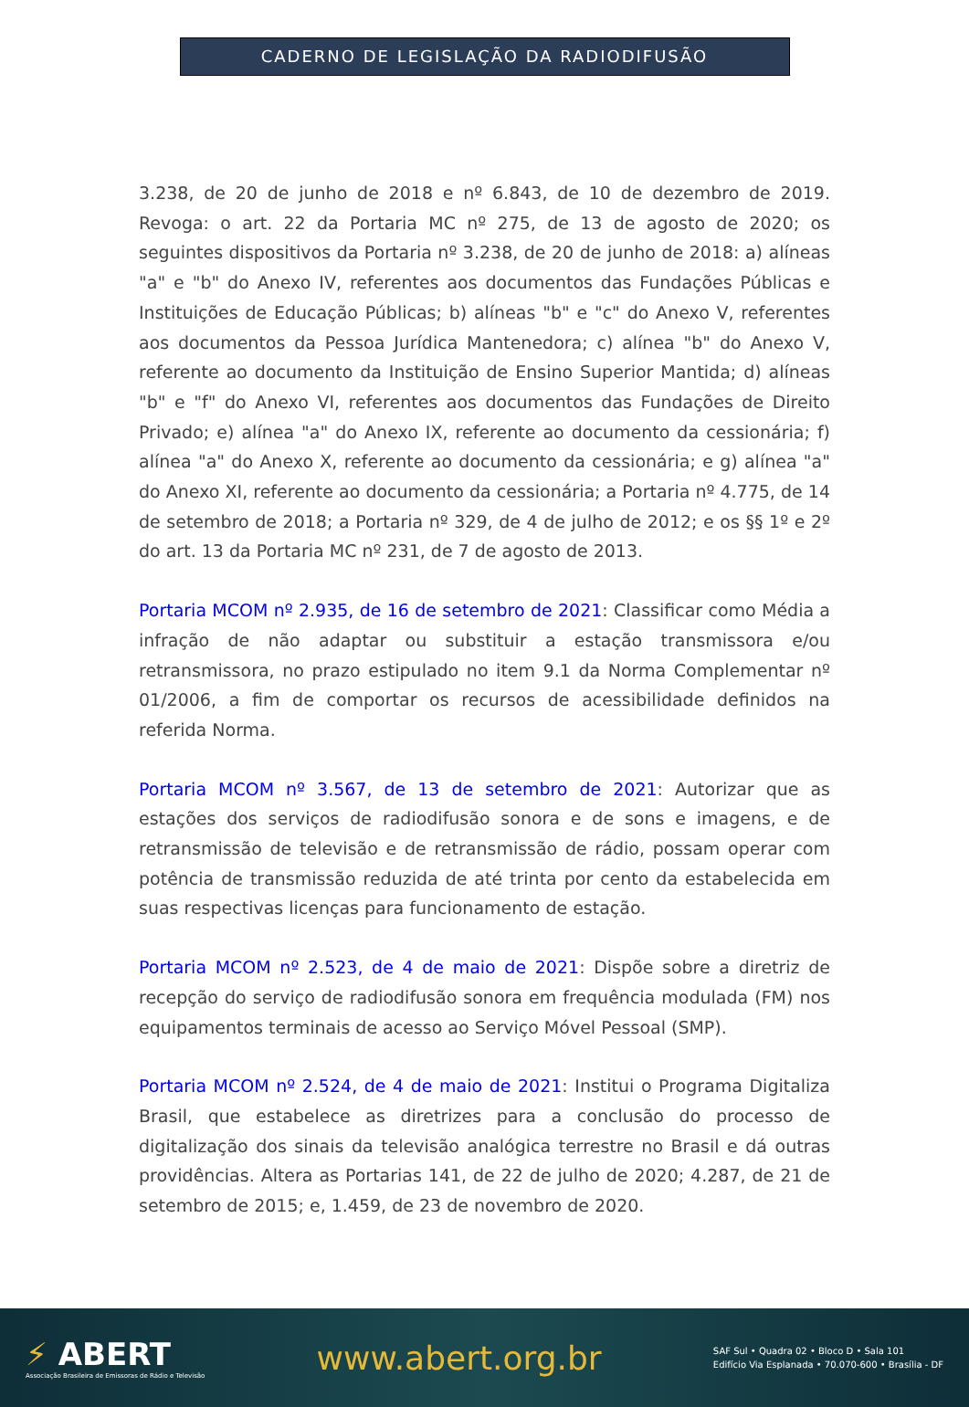CADERNO DE LEGISLAÇÃO DA RADIODIFUSÃO
3.238, de 20 de junho de 2018 e nº 6.843, de 10 de dezembro de 2019. Revoga: o art. 22 da Portaria MC nº 275, de 13 de agosto de 2020; os seguintes dispositivos da Portaria nº 3.238, de 20 de junho de 2018: a) alíneas "a" e "b" do Anexo IV, referentes aos documentos das Fundações Públicas e Instituições de Educação Públicas; b) alíneas "b" e "c" do Anexo V, referentes aos documentos da Pessoa Jurídica Mantenedora; c) alínea "b" do Anexo V, referente ao documento da Instituição de Ensino Superior Mantida; d) alíneas "b" e "f" do Anexo VI, referentes aos documentos das Fundações de Direito Privado; e) alínea "a" do Anexo IX, referente ao documento da cessionária; f) alínea "a" do Anexo X, referente ao documento da cessionária; e g) alínea "a" do Anexo XI, referente ao documento da cessionária; a Portaria nº 4.775, de 14 de setembro de 2018; a Portaria nº 329, de 4 de julho de 2012; e os §§ 1º e 2º do art. 13 da Portaria MC nº 231, de 7 de agosto de 2013.
Portaria MCOM nº 2.935, de 16 de setembro de 2021: Classificar como Média a infração de não adaptar ou substituir a estação transmissora e/ou retransmissora, no prazo estipulado no item 9.1 da Norma Complementar nº 01/2006, a fim de comportar os recursos de acessibilidade definidos na referida Norma.
Portaria MCOM nº 3.567, de 13 de setembro de 2021: Autorizar que as estações dos serviços de radiodifusão sonora e de sons e imagens, e de retransmissão de televisão e de retransmissão de rádio, possam operar com potência de transmissão reduzida de até trinta por cento da estabelecida em suas respectivas licenças para funcionamento de estação.
Portaria MCOM nº 2.523, de 4 de maio de 2021: Dispõe sobre a diretriz de recepção do serviço de radiodifusão sonora em frequência modulada (FM) nos equipamentos terminais de acesso ao Serviço Móvel Pessoal (SMP).
Portaria MCOM nº 2.524, de 4 de maio de 2021: Institui o Programa Digitaliza Brasil, que estabelece as diretrizes para a conclusão do processo de digitalização dos sinais da televisão analógica terrestre no Brasil e dá outras providências. Altera as Portarias 141, de 22 de julho de 2020; 4.287, de 21 de setembro de 2015; e, 1.459, de 23 de novembro de 2020.
⚡ ABERT
Associação Brasileira de Emissoras de Rádio e Televisão
www.abert.org.br
SAF Sul • Quadra 02 • Bloco D • Sala 101
Edifício Via Esplanada • 70.070-600 • Brasília - DF